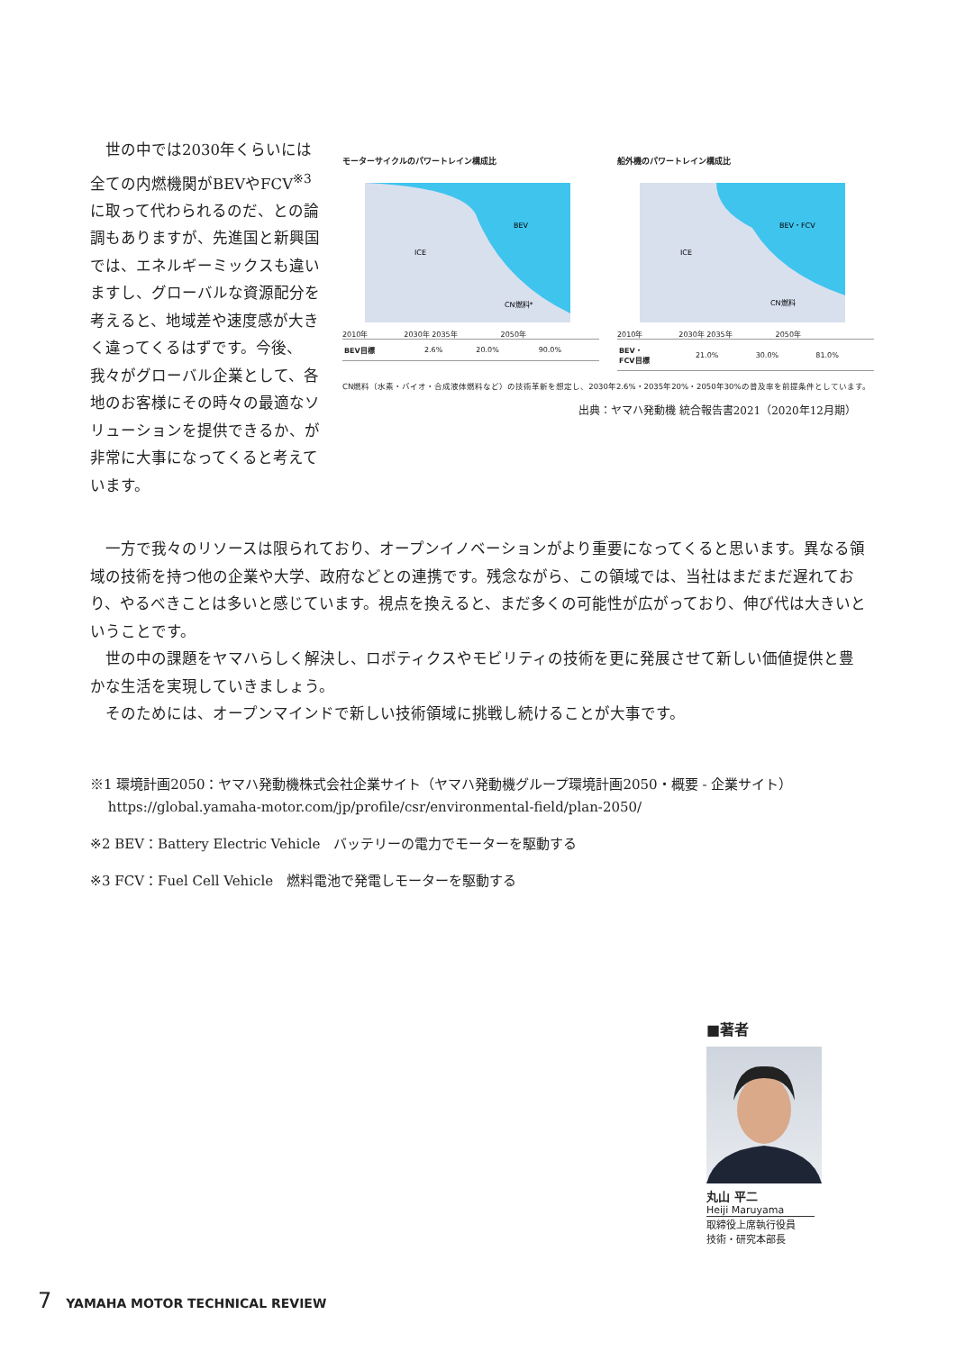世の中では2030年くらいには全ての内燃機関がBEVやFCV<sup>※3</sup>に取って代わられるのだ、との論調もありますが、先進国と新興国では、エネルギーミックスも違いますし、グローバルな資源配分を考えると、地域差や速度感が大きく違ってくるはずです。今後、我々がグローバル企業として、各地のお客様にその時々の最適なソリューションを提供できるか、が非常に大事になってくると考えています。
モーターサイクルのパワートレイン構成比
BEV
ICE
CN燃料*
2010年　　　　　2030年 2035年　　　　　　2050年
| BEV目標 | 2.6% | 20.0% | 90.0% |
船外機のパワートレイン構成比
BEV・FCV
ICE
CN燃料
2010年　　　　　2030年 2035年　　　　　　2050年
| BEV・ FCV目標 | 21.0% | 30.0% | 81.0% |
CN燃料（水素・バイオ・合成液体燃料など）の技術革新を想定し、2030年2.6%・2035年20%・2050年30%の普及率を前提条件としています。
出典：ヤマハ発動機 統合報告書2021（2020年12月期）
一方で我々のリソースは限られており、オープンイノベーションがより重要になってくると思います。異なる領域の技術を持つ他の企業や大学、政府などとの連携です。残念ながら、この領域では、当社はまだまだ遅れており、やるべきことは多いと感じています。視点を換えると、まだ多くの可能性が広がっており、伸び代は大きいということです。
世の中の課題をヤマハらしく解決し、ロボティクスやモビリティの技術を更に発展させて新しい価値提供と豊かな生活を実現していきましょう。
そのためには、オープンマインドで新しい技術領域に挑戦し続けることが大事です。
※1 環境計画2050：ヤマハ発動機株式会社企業サイト（ヤマハ発動機グループ環境計画2050・概要 - 企業サイト）
　 https://global.yamaha-motor.com/jp/profile/csr/environmental-field/plan-2050/
※2 BEV：Battery Electric Vehicle　バッテリーの電力でモーターを駆動する
※3 FCV：Fuel Cell Vehicle　燃料電池で発電しモーターを駆動する
■著者
丸山 平二
Heiji Maruyama
取締役上席執行役員
技術・研究本部長
7　YAMAHA MOTOR TECHNICAL REVIEW